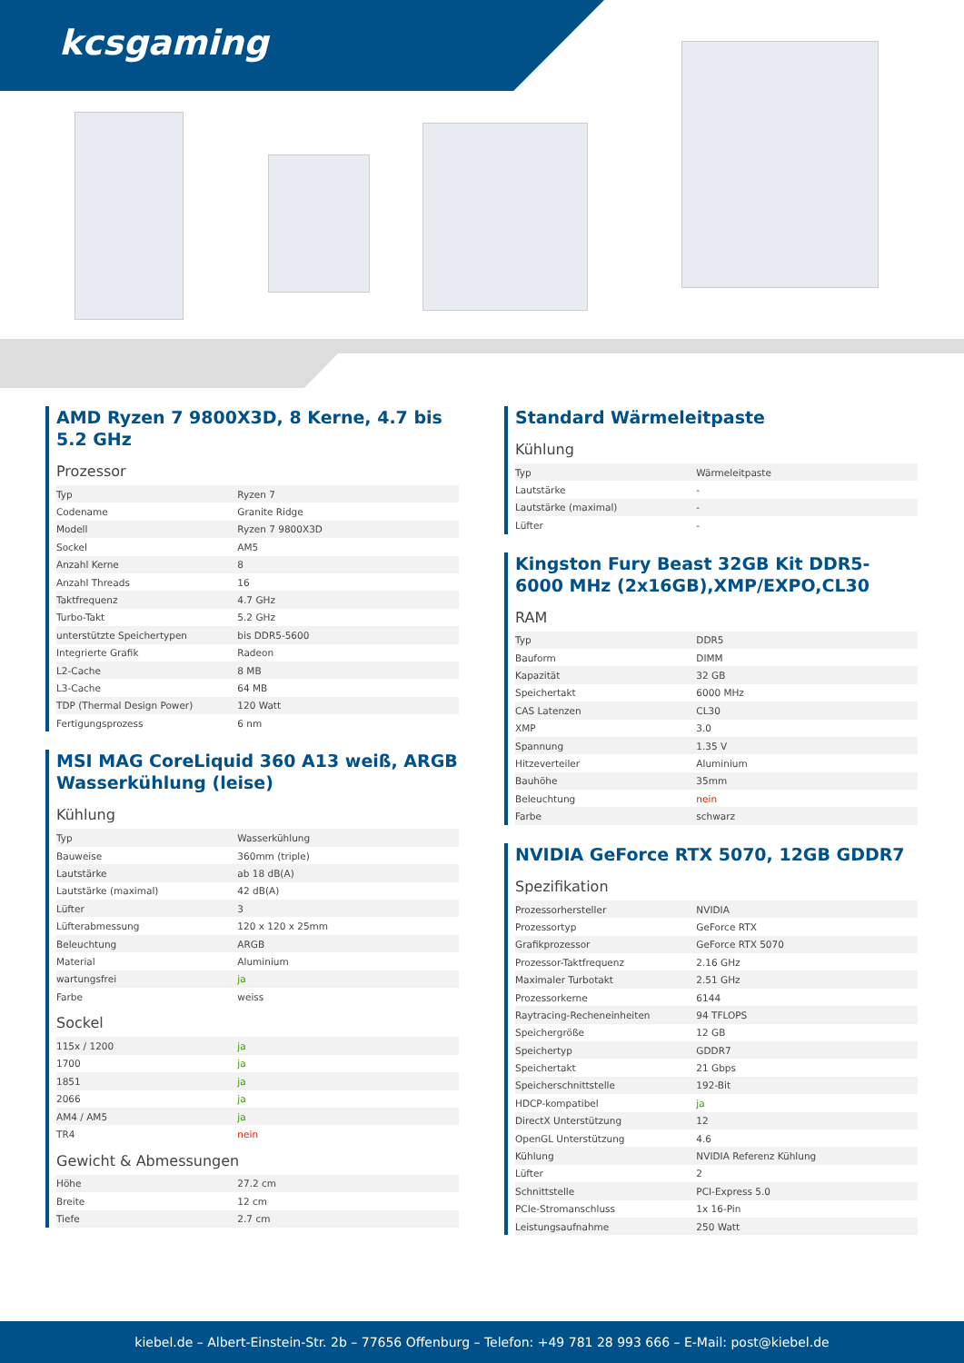kcsgaming
AMD Ryzen 7 9800X3D, 8 Kerne, 4.7 bis 5.2 GHz
Prozessor
| Typ | Ryzen 7 |
| Codename | Granite Ridge |
| Modell | Ryzen 7 9800X3D |
| Sockel | AM5 |
| Anzahl Kerne | 8 |
| Anzahl Threads | 16 |
| Taktfrequenz | 4.7 GHz |
| Turbo-Takt | 5.2 GHz |
| unterstützte Speichertypen | bis DDR5-5600 |
| Integrierte Grafik | Radeon |
| L2-Cache | 8 MB |
| L3-Cache | 64 MB |
| TDP (Thermal Design Power) | 120 Watt |
| Fertigungsprozess | 6 nm |
MSI MAG CoreLiquid 360 A13 weiß, ARGB Wasserkühlung (leise)
Kühlung
| Typ | Wasserkühlung |
| Bauweise | 360mm (triple) |
| Lautstärke | ab 18 dB(A) |
| Lautstärke (maximal) | 42 dB(A) |
| Lüfter | 3 |
| Lüfterabmessung | 120 x 120 x 25mm |
| Beleuchtung | ARGB |
| Material | Aluminium |
| wartungsfrei | ja |
| Farbe | weiss |
Sockel
| 115x / 1200 | ja |
| 1700 | ja |
| 1851 | ja |
| 2066 | ja |
| AM4 / AM5 | ja |
| TR4 | nein |
Gewicht & Abmessungen
| Höhe | 27.2 cm |
| Breite | 12 cm |
| Tiefe | 2.7 cm |
Standard Wärmeleitpaste
Kühlung
| Typ | Wärmeleitpaste |
| Lautstärke | - |
| Lautstärke (maximal) | - |
| Lüfter | - |
Kingston Fury Beast 32GB Kit DDR5-6000 MHz (2x16GB),XMP/EXPO,CL30
RAM
| Typ | DDR5 |
| Bauform | DIMM |
| Kapazität | 32 GB |
| Speichertakt | 6000 MHz |
| CAS Latenzen | CL30 |
| XMP | 3.0 |
| Spannung | 1.35 V |
| Hitzeverteiler | Aluminium |
| Bauhöhe | 35mm |
| Beleuchtung | nein |
| Farbe | schwarz |
NVIDIA GeForce RTX 5070, 12GB GDDR7
Spezifikation
| Prozessorhersteller | NVIDIA |
| Prozessortyp | GeForce RTX |
| Grafikprozessor | GeForce RTX 5070 |
| Prozessor-Taktfrequenz | 2.16 GHz |
| Maximaler Turbotakt | 2.51 GHz |
| Prozessorkerne | 6144 |
| Raytracing-Recheneinheiten | 94 TFLOPS |
| Speichergröße | 12 GB |
| Speichertyp | GDDR7 |
| Speichertakt | 21 Gbps |
| Speicherschnittstelle | 192-Bit |
| HDCP-kompatibel | ja |
| DirectX Unterstützung | 12 |
| OpenGL Unterstützung | 4.6 |
| Kühlung | NVIDIA Referenz Kühlung |
| Lüfter | 2 |
| Schnittstelle | PCI-Express 5.0 |
| PCIe-Stromanschluss | 1x 16-Pin |
| Leistungsaufnahme | 250 Watt |
kiebel.de – Albert-Einstein-Str. 2b – 77656 Offenburg – Telefon: +49 781 28 993 666 – E-Mail: post@kiebel.de